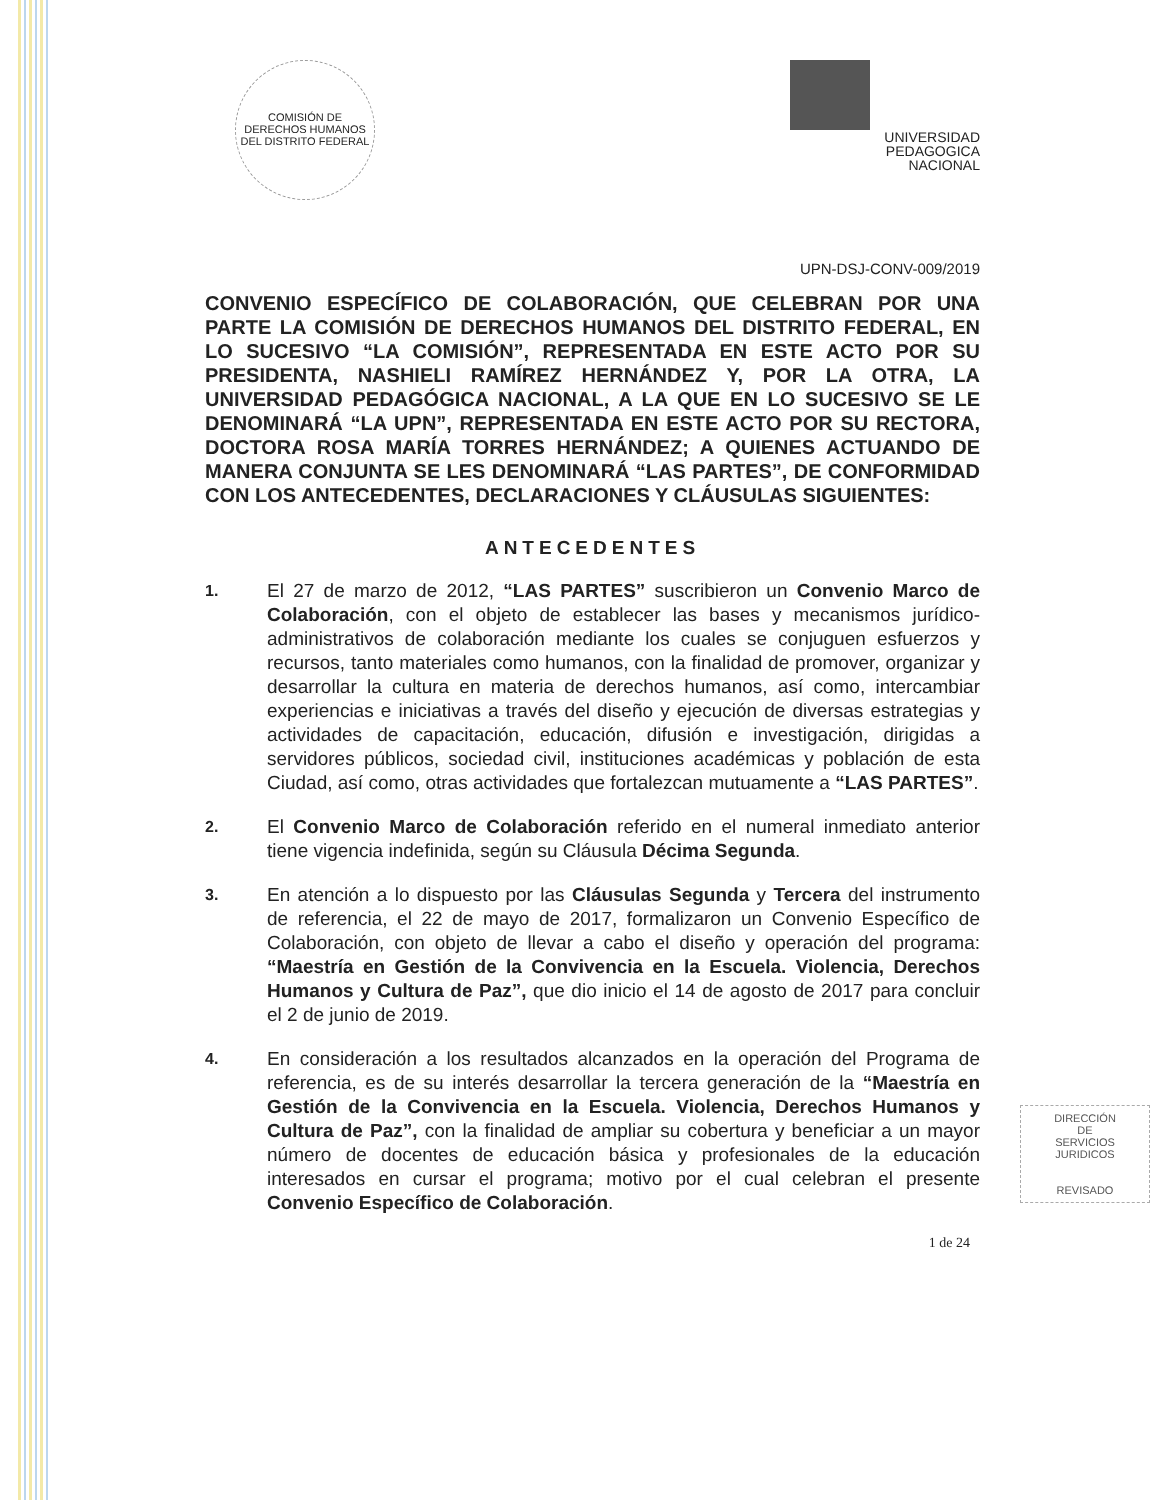COMISIÓN DE DERECHOS HUMANOS DEL DISTRITO FEDERAL
UNIVERSIDAD
PEDAGOGICA
NACIONAL
UPN-DSJ-CONV-009/2019
CONVENIO ESPECÍFICO DE COLABORACIÓN, QUE CELEBRAN POR UNA PARTE LA COMISIÓN DE DERECHOS HUMANOS DEL DISTRITO FEDERAL, EN LO SUCESIVO “LA COMISIÓN”, REPRESENTADA EN ESTE ACTO POR SU PRESIDENTA, NASHIELI RAMÍREZ HERNÁNDEZ Y, POR LA OTRA, LA UNIVERSIDAD PEDAGÓGICA NACIONAL, A LA QUE EN LO SUCESIVO SE LE DENOMINARÁ “LA UPN”, REPRESENTADA EN ESTE ACTO POR SU RECTORA, DOCTORA ROSA MARÍA TORRES HERNÁNDEZ; A QUIENES ACTUANDO DE MANERA CONJUNTA SE LES DENOMINARÁ “LAS PARTES”, DE CONFORMIDAD CON LOS ANTECEDENTES, DECLARACIONES Y CLÁUSULAS SIGUIENTES:
ANTECEDENTES
1.
El 27 de marzo de 2012, “LAS PARTES” suscribieron un Convenio Marco de Colaboración, con el objeto de establecer las bases y mecanismos jurídico-administrativos de colaboración mediante los cuales se conjuguen esfuerzos y recursos, tanto materiales como humanos, con la finalidad de promover, organizar y desarrollar la cultura en materia de derechos humanos, así como, intercambiar experiencias e iniciativas a través del diseño y ejecución de diversas estrategias y actividades de capacitación, educación, difusión e investigación, dirigidas a servidores públicos, sociedad civil, instituciones académicas y población de esta Ciudad, así como, otras actividades que fortalezcan mutuamente a “LAS PARTES”.
2.
El Convenio Marco de Colaboración referido en el numeral inmediato anterior tiene vigencia indefinida, según su Cláusula Décima Segunda.
3.
En atención a lo dispuesto por las Cláusulas Segunda y Tercera del instrumento de referencia, el 22 de mayo de 2017, formalizaron un Convenio Específico de Colaboración, con objeto de llevar a cabo el diseño y operación del programa: “Maestría en Gestión de la Convivencia en la Escuela. Violencia, Derechos Humanos y Cultura de Paz”, que dio inicio el 14 de agosto de 2017 para concluir el 2 de junio de 2019.
4.
En consideración a los resultados alcanzados en la operación del Programa de referencia, es de su interés desarrollar la tercera generación de la “Maestría en Gestión de la Convivencia en la Escuela. Violencia, Derechos Humanos y Cultura de Paz”, con la finalidad de ampliar su cobertura y beneficiar a un mayor número de docentes de educación básica y profesionales de la educación interesados en cursar el programa; motivo por el cual celebran el presente Convenio Específico de Colaboración.
1 de 24
DIRECCIÓN
DE
SERVICIOS
JURIDICOS
REVISADO